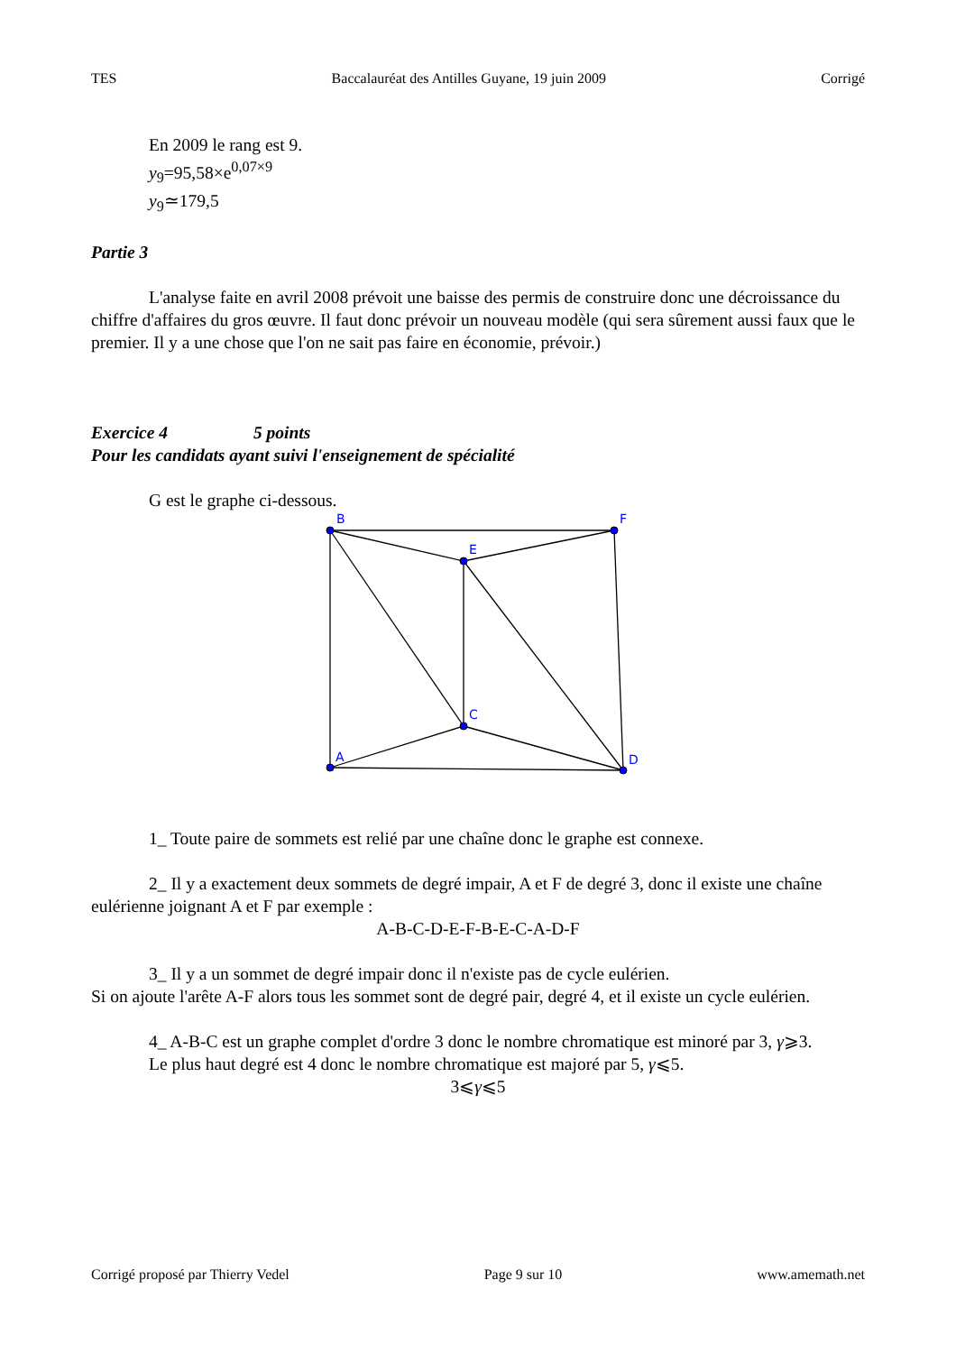TES Baccalauréat des Antilles Guyane, 19 juin 2009 Corrigé
En 2009 le rang est 9.
y<sub>9</sub>=95,58×e<sup>0,07×9</sup>
y<sub>9</sub>≃179,5
Partie 3
L'analyse faite en avril 2008 prévoit une baisse des permis de construire donc une décroissance du chiffre d'affaires du gros œuvre. Il faut donc prévoir un nouveau modèle (qui sera sûrement aussi faux que le premier. Il y a une chose que l'on ne sait pas faire en économie, prévoir.)
Exercice 4 5 points
Pour les candidats ayant suivi l'enseignement de spécialité
G est le graphe ci-dessous.
B
F
E
C
A
D
1_ Toute paire de sommets est relié par une chaîne donc le graphe est connexe.
2_ Il y a exactement deux sommets de degré impair, A et F de degré 3, donc il existe une chaîne eulérienne joignant A et F par exemple :
A-B-C-D-E-F-B-E-C-A-D-F
3_ Il y a un sommet de degré impair donc il n'existe pas de cycle eulérien.
Si on ajoute l'arête A-F alors tous les sommet sont de degré pair, degré 4, et il existe un cycle eulérien.
4_ A-B-C est un graphe complet d'ordre 3 donc le nombre chromatique est minoré par 3, γ⩾3.
Le plus haut degré est 4 donc le nombre chromatique est majoré par 5, γ⩽5.
3⩽γ⩽5
Corrigé proposé par Thierry Vedel Page 9 sur 10 www.amemath.net